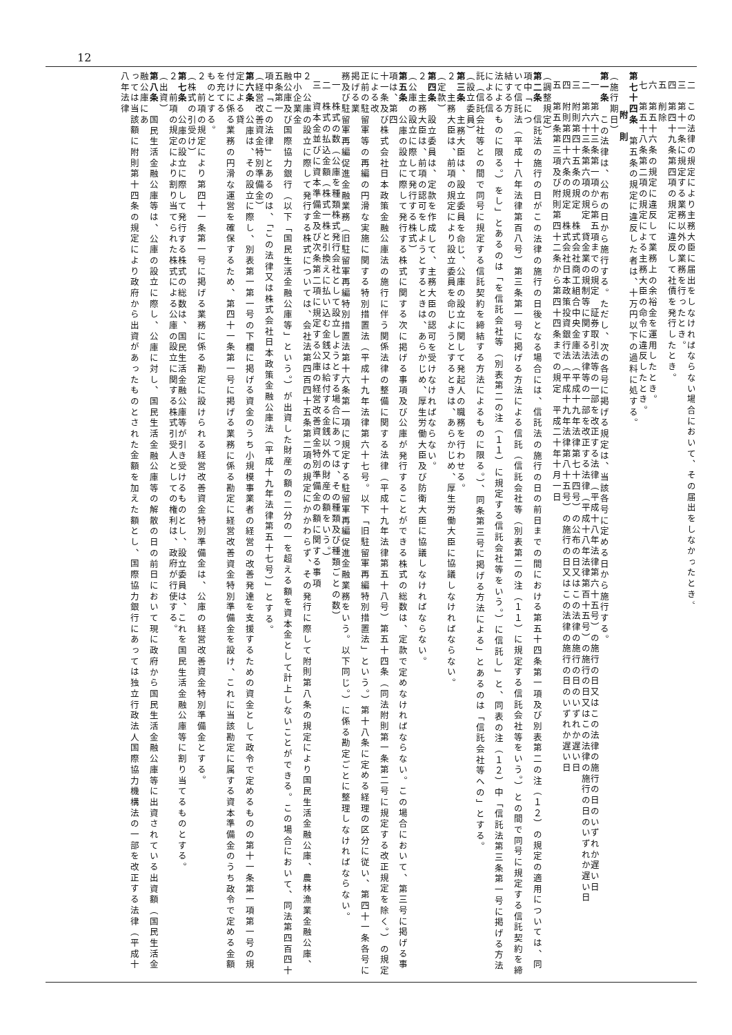12
二　この法律の規定により主務大臣に届出をしなければならない場合において、その届出をしなかったとき。
三　第十一条に規定する業務以外の業務を行ったとき。
四　第四十九条第四項の規定に違反して社債を発行したとき。
五　削除
六　第五十六条の規定に違反して業務上の余裕金を運用したとき。
七　第五十八条第二項の規定による主務大臣の命令に違反したとき。
第七十四条　第五条の規定に違反した者は、十万円以下の過料に処する。
　　附　則
（施行期日）
第一条　この法律は、公布の日から施行する。ただし、次の各号に掲げる規定は、当該各号に定める日から施行する。
一　第六十三条第一項から第五項までの規定　証券取引法等の一部を改正する法律（平成十八年法律第六十五号）の施行の日又はこの法律の施行の日のいずれか遅い日
二　第六十三条第六項の規定　貸金業の規制等に関する法律等の一部を改正する法律（平成十八年法律第百十五号）の施行の日又はこの法律の施行の日のいずれか遅い日
三　附則第四十五条の規定　株式会社商工組合中央金庫法（平成十九年法律第七十四号）の公布の日又はこの法律の施行の日のいずれか遅い日
四　附則第四十六条の規定　株式会社日本政策投資銀行法（平成十九年法律第八十五号）の施行の日又はこの法律の施行の日のいずれか遅い日
五　第五条第三項及び附則第四十二条から第四十四条までの規定　平成二十年十月一日
（調整規定）
第二条　信託法の施行の日がこの法律の施行の日後となる場合には、信託法の施行の日の前日までの間における第五十四条第一項及び別表第二の注（１２）の規定の適用については、同項中「につ
いて信託法（平成十八年法律第百八号）第三条第一号に掲げる方法による信託（信託会社等（別表第二の注（１１）に規定する信託会社等をいう。）との間で同号に規定する信託契約を締結する方
法によるものに限る。）をし」とあるのは「を信託会社等（別表第二の注（１１）に規定する信託会社等をいう。）に信託し」と、同表の注（１２）中「信託法第三条第一号に掲げる方法による信
託（信託会社等との間で同号に規定する信託契約を締結する方法によるものに限る。）、同条第三号に掲げる方法による」とあるのは「信託会社等への」とする。
（設立委員）
第三条　主務大臣は、設立委員を命じ、公庫の設立に関して発起人の職務を行わせる。
２　主務大臣は、前項の規定により設立委員を命じようとするときは、あらかじめ、厚生労働大臣に協議しなければならない。
（定款）
第四条　設立委員は、定款を作成して、主務大臣の認可を受けなければならない。
２　主務大臣は、前項の認可をしようとするときは、あらかじめ、厚生労働大臣及び防衛大臣に協議しなければならない。
（公庫の設立に際して発行する株式）
第五条　公庫の設立に際して発行する株式に関する次に掲げる事項及び公庫が発行することができる株式の総数は、定款で定めなければならない。この場合において、第三号に掲げる事項は、第四
十一条及び株式会社日本政策金融公庫法の施行に伴う関係法律の整備に関する法律（平成十九年法律第五十八号）第五十四条（同法附則第一条第二号に規定する改正規定を除く。）の規定による改
正前の駐留軍等の再編の円滑な実施に関する特別措置法（平成十九年法律第六十七号。以下「旧駐留軍再編特別措置法」という。）第十八条に定める経理の区分に従い、第四十一条各号に掲げる業
務及び駐留軍再編促進金融業務（旧駐留軍再編特別措置法第十六条第一項に規定する駐留軍再編促進金融業務をいう。以下同じ。）に係る勘定ごとに整理しなければならない。
一　株式の数（公庫を種類株式発行会社として設立しようとする場合にあっては、その種類及び種類ごとの数）
二　株式の払込金額（株式一株と引換えに払い込む金銭又は給付する金銭以外の財産の額をいう。）
三　資本金並びに資本準備金及び次条第二項に規定する公庫の経営改善資金特別準備金の額に関する事項
２　公庫の設立に際して発行する株式については、会社法第四百四十五条第二項の規定にかかわらず、その発行に際して附則第八条の規定により国民生活金融公庫、農林漁業金融公庫、中小企業金
融公庫及び国際協力銀行（以下「国民生活金融公庫等」という。）が出資した財産の額の二分の一を超える額を資本金として計上しないことができる。この場合において、同法第四百四十五条第一
項中「この法律」とあるのは、「この法律又は株式会社日本政策金融公庫法（平成十九年法律第五十七号）」とする。
（経営改善資金特別準備金）
第六条　公庫は、その設立に際し、別表第一第一号の下欄に掲げる資金のうち小規模事業者の経営の改善発達を支援するための資金として政令で定めるものの第十一条第一項第一号の規定による貸
付けに係る業務の円滑な運営を確保するため、第四十一条第一号に掲げる業務に係る勘定に経営改善資金特別準備金を設け、これに当該勘定に属する資本準備金のうち政令で定める金額を充てる
ものとする。
２　前項の規定により第四十一条第一号に掲げる業務に係る勘定に設けられる経営改善資金特別準備金は、公庫の経営改善資金特別準備金とする。
（株式の引受け）
第七条　公庫の設立に際して発行する株式の総数は、国民生活金融公庫等が引き受けるものとし、設立委員は、これを国民生活金融公庫等に割り当てるものとする。
２　前項の規定により割り当てられた株式による公庫の設立に関する株式引受人としての権利は、政府が行使する。
（出資）
第八条　国民生活金融公庫等は、公庫の設立に際し、公庫に対し、国民生活金融公庫等の解散の日の前日において現に政府から国民生活金融公庫等に出資されている出資額（国民生活金融公庫にあ
っては当該額に附則第十四条の規定により政府から出資があったものとされた金額を加えた額とし、国際協力銀行にあっては独立行政法人国際協力機構法の一部を改正する法律（平成十八年法律